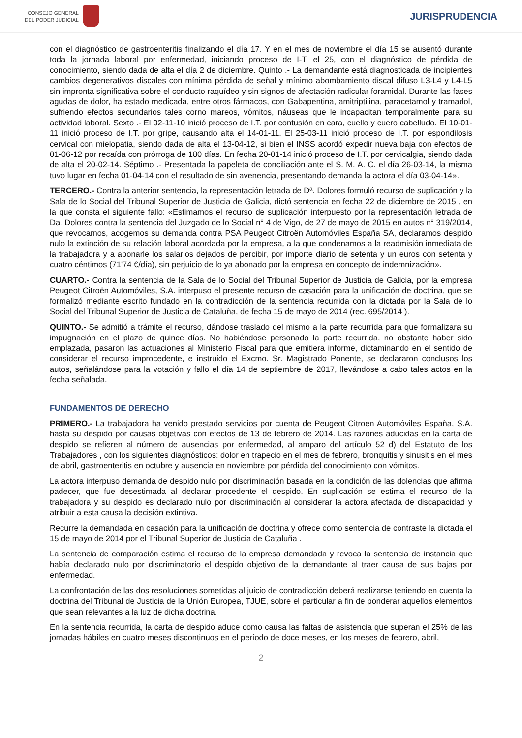CONSEJO GENERAL
DEL PODER JUDICIAL
JURISPRUDENCIA
con el diagnóstico de gastroenteritis finalizando el día 17. Y en el mes de noviembre el día 15 se ausentó durante toda la jornada laboral por enfermedad, iniciando proceso de I-T. el 25, con el diagnóstico de pérdida de conocimiento, siendo dada de alta el día 2 de diciembre. Quinto .- La demandante está diagnosticada de incipientes cambios degenerativos discales con mínima pérdida de señal y mínimo abombamiento discal difuso L3-L4 y L4-L5 sin impronta significativa sobre el conducto raquídeo y sin signos de afectación radicular foramidal. Durante las fases agudas de dolor, ha estado medicada, entre otros fármacos, con Gabapentina, amitriptilina, paracetamol y tramadol, sufriendo efectos secundarios tales corno mareos, vómitos, náuseas que le incapacitan temporalmente para su actividad laboral. Sexto .- El 02-11-10 inició proceso de I.T. por contusión en cara, cuello y cuero cabelludo. El 10-01-11 inició proceso de I.T. por gripe, causando alta el 14-01-11. El 25-03-11 inició proceso de I.T. por espondilosis cervical con mielopatia, siendo dada de alta el 13-04-12, si bien el INSS acordó expedir nueva baja con efectos de 01-06-12 por recaída con prórroga de 180 días. En fecha 20-01-14 inició proceso de I.T. por cervicalgia, siendo dada de alta el 20-02-14. Séptimo .- Presentada la papeleta de conciliación ante el S. M. A. C. el día 26-03-14, la misma tuvo lugar en fecha 01-04-14 con el resultado de sin avenencia, presentando demanda la actora el día 03-04-14».
TERCERO.- Contra la anterior sentencia, la representación letrada de Dª. Dolores formuló recurso de suplicación y la Sala de lo Social del Tribunal Superior de Justicia de Galicia, dictó sentencia en fecha 22 de diciembre de 2015 , en la que consta el siguiente fallo: «Estimamos el recurso de suplicación interpuesto por la representación letrada de Da. Dolores contra la sentencia del Juzgado de lo Social n° 4 de Vigo, de 27 de mayo de 2015 en autos n° 319/2014, que revocamos, acogemos su demanda contra PSA Peugeot Citroën Automóviles España SA, declaramos despido nulo la extinción de su relación laboral acordada por la empresa, a la que condenamos a la readmisión inmediata de la trabajadora y a abonarle los salarios dejados de percibir, por importe diario de setenta y un euros con setenta y cuatro céntimos (71'74 €/día), sin perjuicio de lo ya abonado por la empresa en concepto de indemnización».
CUARTO.- Contra la sentencia de la Sala de lo Social del Tribunal Superior de Justicia de Galicia, por la empresa Peugeot Citroën Automóviles, S.A. interpuso el presente recurso de casación para la unificación de doctrina, que se formalizó mediante escrito fundado en la contradicción de la sentencia recurrida con la dictada por la Sala de lo Social del Tribunal Superior de Justicia de Cataluña, de fecha 15 de mayo de 2014 (rec. 695/2014 ).
QUINTO.- Se admitió a trámite el recurso, dándose traslado del mismo a la parte recurrida para que formalizara su impugnación en el plazo de quince días. No habiéndose personado la parte recurrida, no obstante haber sido emplazada, pasaron las actuaciones al Ministerio Fiscal para que emitiera informe, dictaminando en el sentido de considerar el recurso improcedente, e instruido el Excmo. Sr. Magistrado Ponente, se declararon conclusos los autos, señalándose para la votación y fallo el día 14 de septiembre de 2017, llevándose a cabo tales actos en la fecha señalada.
FUNDAMENTOS DE DERECHO
PRIMERO.- La trabajadora ha venido prestado servicios por cuenta de Peugeot Citroen Automóviles España, S.A. hasta su despido por causas objetivas con efectos de 13 de febrero de 2014. Las razones aducidas en la carta de despido se refieren al número de ausencias por enfermedad, al amparo del artículo 52 d) del Estatuto de los Trabajadores , con los siguientes diagnósticos: dolor en trapecio en el mes de febrero, bronquitis y sinusitis en el mes de abril, gastroenteritis en octubre y ausencia en noviembre por pérdida del conocimiento con vómitos.
La actora interpuso demanda de despido nulo por discriminación basada en la condición de las dolencias que afirma padecer, que fue desestimada al declarar procedente el despido. En suplicación se estima el recurso de la trabajadora y su despido es declarado nulo por discriminación al considerar la actora afectada de discapacidad y atribuir a esta causa la decisión extintiva.
Recurre la demandada en casación para la unificación de doctrina y ofrece como sentencia de contraste la dictada el 15 de mayo de 2014 por el Tribunal Superior de Justicia de Cataluña .
La sentencia de comparación estima el recurso de la empresa demandada y revoca la sentencia de instancia que había declarado nulo por discriminatorio el despido objetivo de la demandante al traer causa de sus bajas por enfermedad.
La confrontación de las dos resoluciones sometidas al juicio de contradicción deberá realizarse teniendo en cuenta la doctrina del Tribunal de Justicia de la Unión Europea, TJUE, sobre el particular a fin de ponderar aquellos elementos que sean relevantes a la luz de dicha doctrina.
En la sentencia recurrida, la carta de despido aduce como causa las faltas de asistencia que superan el 25% de las jornadas hábiles en cuatro meses discontinuos en el período de doce meses, en los meses de febrero, abril,
2